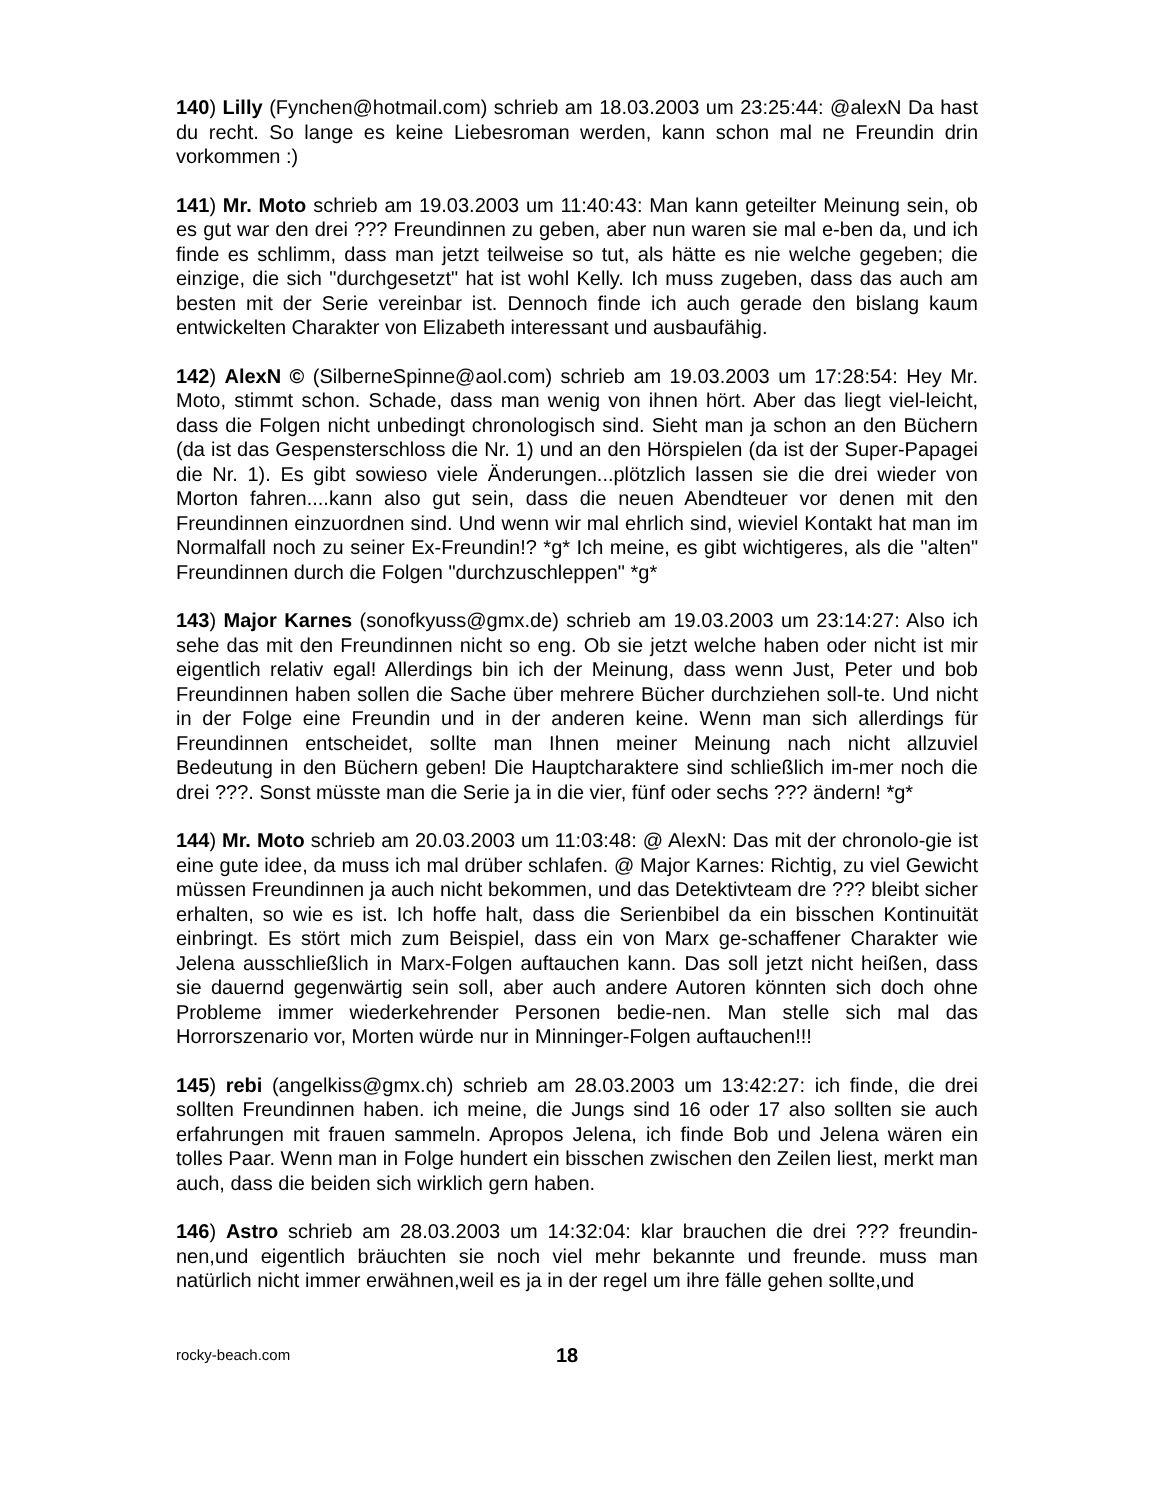140) Lilly (Fynchen@hotmail.com) schrieb am 18.03.2003 um 23:25:44: @alexN Da hast du recht. So lange es keine Liebesroman werden, kann schon mal ne Freundin drin vorkommen :)
141) Mr. Moto schrieb am 19.03.2003 um 11:40:43: Man kann geteilter Meinung sein, ob es gut war den drei ??? Freundinnen zu geben, aber nun waren sie mal e-ben da, und ich finde es schlimm, dass man jetzt teilweise so tut, als hätte es nie welche gegeben; die einzige, die sich "durchgesetzt" hat ist wohl Kelly. Ich muss zugeben, dass das auch am besten mit der Serie vereinbar ist. Dennoch finde ich auch gerade den bislang kaum entwickelten Charakter von Elizabeth interessant und ausbaufähig.
142) AlexN © (SilberneSpinne@aol.com) schrieb am 19.03.2003 um 17:28:54: Hey Mr. Moto, stimmt schon. Schade, dass man wenig von ihnen hört. Aber das liegt viel-leicht, dass die Folgen nicht unbedingt chronologisch sind. Sieht man ja schon an den Büchern (da ist das Gespensterschloss die Nr. 1) und an den Hörspielen (da ist der Super-Papagei die Nr. 1). Es gibt sowieso viele Änderungen...plötzlich lassen sie die drei wieder von Morton fahren....kann also gut sein, dass die neuen Abendteuer vor denen mit den Freundinnen einzuordnen sind. Und wenn wir mal ehrlich sind, wieviel Kontakt hat man im Normalfall noch zu seiner Ex-Freundin!? *g* Ich meine, es gibt wichtigeres, als die "alten" Freundinnen durch die Folgen "durchzuschleppen" *g*
143) Major Karnes (sonofkyuss@gmx.de) schrieb am 19.03.2003 um 23:14:27: Also ich sehe das mit den Freundinnen nicht so eng. Ob sie jetzt welche haben oder nicht ist mir eigentlich relativ egal! Allerdings bin ich der Meinung, dass wenn Just, Peter und bob Freundinnen haben sollen die Sache über mehrere Bücher durchziehen soll-te. Und nicht in der Folge eine Freundin und in der anderen keine. Wenn man sich allerdings für Freundinnen entscheidet, sollte man Ihnen meiner Meinung nach nicht allzuviel Bedeutung in den Büchern geben! Die Hauptcharaktere sind schließlich im-mer noch die drei ???. Sonst müsste man die Serie ja in die vier, fünf oder sechs ??? ändern! *g*
144) Mr. Moto schrieb am 20.03.2003 um 11:03:48: @ AlexN: Das mit der chronolo-gie ist eine gute idee, da muss ich mal drüber schlafen. @ Major Karnes: Richtig, zu viel Gewicht müssen Freundinnen ja auch nicht bekommen, und das Detektivteam dre ??? bleibt sicher erhalten, so wie es ist. Ich hoffe halt, dass die Serienbibel da ein bisschen Kontinuität einbringt. Es stört mich zum Beispiel, dass ein von Marx ge-schaffener Charakter wie Jelena ausschließlich in Marx-Folgen auftauchen kann. Das soll jetzt nicht heißen, dass sie dauernd gegenwärtig sein soll, aber auch andere Autoren könnten sich doch ohne Probleme immer wiederkehrender Personen bedie-nen. Man stelle sich mal das Horrorszenario vor, Morten würde nur in Minninger-Folgen auftauchen!!!
145) rebi (angelkiss@gmx.ch) schrieb am 28.03.2003 um 13:42:27: ich finde, die drei sollten Freundinnen haben. ich meine, die Jungs sind 16 oder 17 also sollten sie auch erfahrungen mit frauen sammeln. Apropos Jelena, ich finde Bob und Jelena wären ein tolles Paar. Wenn man in Folge hundert ein bisschen zwischen den Zeilen liest, merkt man auch, dass die beiden sich wirklich gern haben.
146) Astro schrieb am 28.03.2003 um 14:32:04: klar brauchen die drei ??? freundin-nen,und eigentlich bräuchten sie noch viel mehr bekannte und freunde. muss man natürlich nicht immer erwähnen,weil es ja in der regel um ihre fälle gehen sollte,und
rocky-beach.com 18